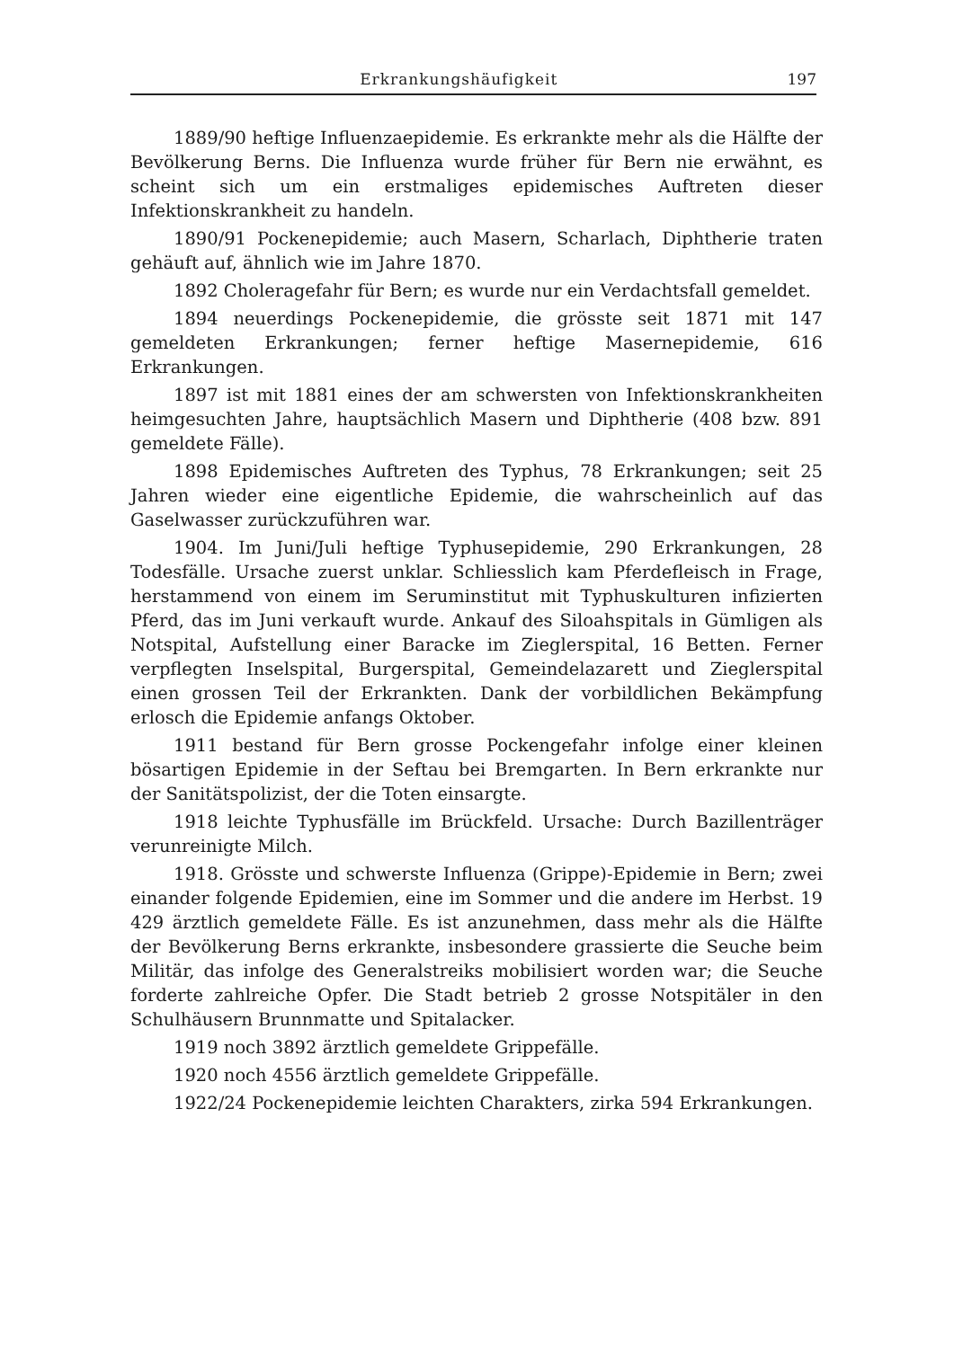Erkrankungshäufigkeit 197
1889/90 heftige Influenzaepidemie. Es erkrankte mehr als die Hälfte der Bevölkerung Berns. Die Influenza wurde früher für Bern nie erwähnt, es scheint sich um ein erstmaliges epidemisches Auftreten dieser Infektionskrankheit zu handeln.
1890/91 Pockenepidemie; auch Masern, Scharlach, Diphtherie traten gehäuft auf, ähnlich wie im Jahre 1870.
1892 Choleragefahr für Bern; es wurde nur ein Verdachtsfall gemeldet.
1894 neuerdings Pockenepidemie, die grösste seit 1871 mit 147 gemeldeten Erkrankungen; ferner heftige Masernepidemie, 616 Erkrankungen.
1897 ist mit 1881 eines der am schwersten von Infektionskrankheiten heimgesuchten Jahre, hauptsächlich Masern und Diphtherie (408 bzw. 891 gemeldete Fälle).
1898 Epidemisches Auftreten des Typhus, 78 Erkrankungen; seit 25 Jahren wieder eine eigentliche Epidemie, die wahrscheinlich auf das Gaselwasser zurückzuführen war.
1904. Im Juni/Juli heftige Typhusepidemie, 290 Erkrankungen, 28 Todesfälle. Ursache zuerst unklar. Schliesslich kam Pferdefleisch in Frage, herstammend von einem im Seruminstitut mit Typhuskulturen infizierten Pferd, das im Juni verkauft wurde. Ankauf des Siloahspitals in Gümligen als Notspital, Aufstellung einer Baracke im Zieglerspital, 16 Betten. Ferner verpflegten Inselspital, Burgerspital, Gemeindelazarett und Zieglerspital einen grossen Teil der Erkrankten. Dank der vorbildlichen Bekämpfung erlosch die Epidemie anfangs Oktober.
1911 bestand für Bern grosse Pockengefahr infolge einer kleinen bösartigen Epidemie in der Seftau bei Bremgarten. In Bern erkrankte nur der Sanitätspolizist, der die Toten einsargte.
1918 leichte Typhusfälle im Brückfeld. Ursache: Durch Bazillenträger verunreinigte Milch.
1918. Grösste und schwerste Influenza (Grippe)-Epidemie in Bern; zwei einander folgende Epidemien, eine im Sommer und die andere im Herbst. 19 429 ärztlich gemeldete Fälle. Es ist anzunehmen, dass mehr als die Hälfte der Bevölkerung Berns erkrankte, insbesondere grassierte die Seuche beim Militär, das infolge des Generalstreiks mobilisiert worden war; die Seuche forderte zahlreiche Opfer. Die Stadt betrieb 2 grosse Notspitäler in den Schulhäusern Brunnmatte und Spitalacker.
1919 noch 3892 ärztlich gemeldete Grippefälle.
1920 noch 4556 ärztlich gemeldete Grippefälle.
1922/24 Pockenepidemie leichten Charakters, zirka 594 Erkrankungen.